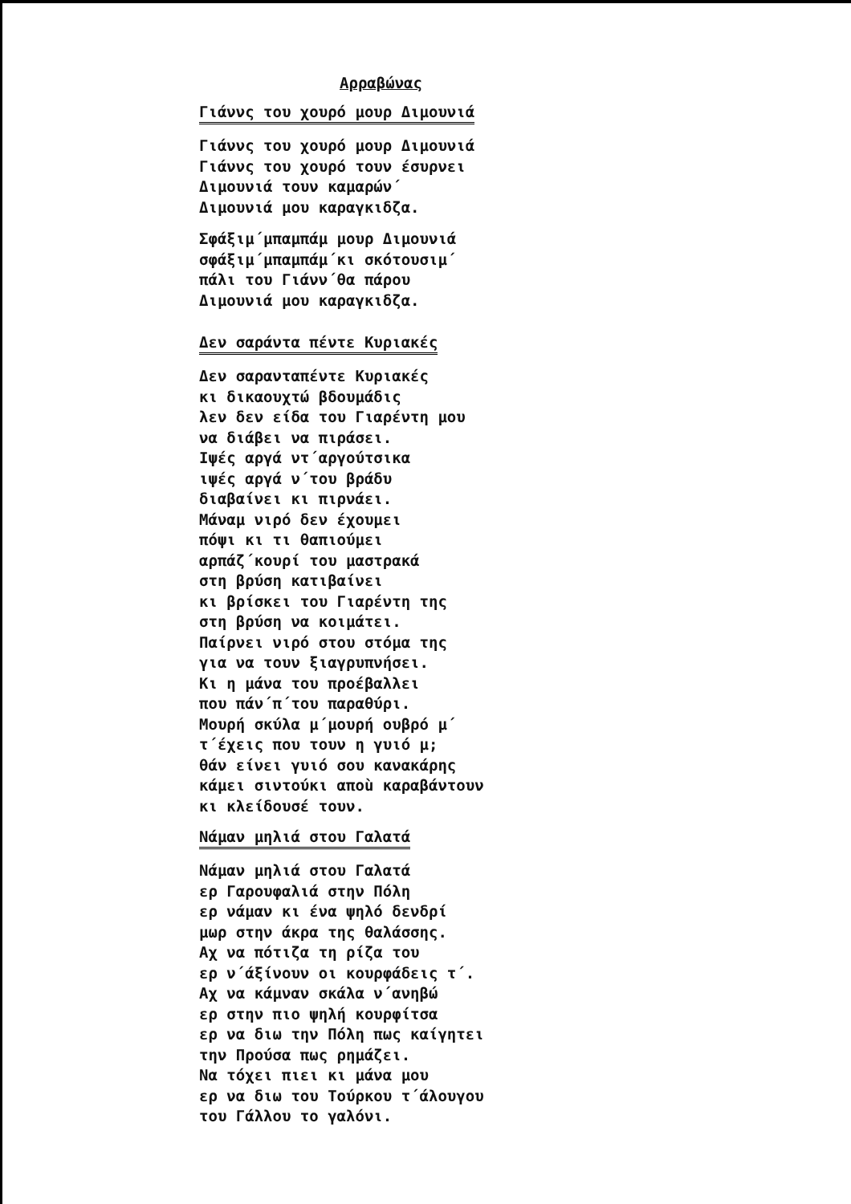Αρραβώνας
Γιάννς του χουρό μουρ Διμουνιά
Γιάννς του χουρό μουρ Διμουνιά
Γιάννς του χουρό τουν έσυρνει
Διμουνιά τουν καμαρών΄
Διμουνιά μου καραγκιδζα.
Σφάξιμ΄μπαμπάμ μουρ Διμουνιά
σφάξιμ΄μπαμπάμ΄κι σκότουσιμ΄
πάλι του Γιάνν΄θα πάρου
Διμουνιά μου καραγκιδζα.
Δεν σαράντα πέντε Κυριακές
Δεν σαρανταπέντε Κυριακές
κι δικαουχτώ βδουμάδις
λεν δεν είδα του Γιαρέντη μου
να διάβει να πιράσει.
Ιψές αργά ντ΄αργούτσικα
ιψές αργά ν΄του βράδυ
διαβαίνει κι πιρνάει.
Μάναμ νιρό δεν έχουμει
πόψι κι τι θαπιούμει
αρπάζ΄κουρί του μαστρακά
στη βρύση κατιβαίνει
κι βρίσκει του Γιαρέντη της
στη βρύση να κοιμάτει.
Παίρνει νιρό στου στόμα της
για να τουν ξιαγρυπνήσει.
Κι η μάνα του προέβαλλει
που πάν΄π΄του παραθύρι.
Μουρή σκύλα μ΄μουρή ουβρό μ΄
τ΄έχεις που τουν η γυιό μ;
θάν είνει γυιό σου κανακάρης
κάμει σιντούκι αποù καραβάντουν
κι κλείδουσέ τουν.
Νάμαν μηλιά στου Γαλατά
Νάμαν μηλιά στου Γαλατά
ερ Γαρουφαλιά στην Πόλη
ερ νάμαν κι ένα ψηλό δενδρί
μωρ στην άκρα της θαλάσσης.
Αχ να πότιζα τη ρίζα του
ερ ν΄άξίνουν οι κουρφάδεις τ΄.
Αχ να κάμναν σκάλα ν΄ανηβώ
ερ στην πιο ψηλή κουρφίτσα
ερ να διω την Πόλη πως καίγητει
την Προύσα πως ρημάζει.
Να τόχει πιει κι μάνα μου
ερ να διω του Τούρκου τ΄άλουγου
του Γάλλου το γαλόνι.